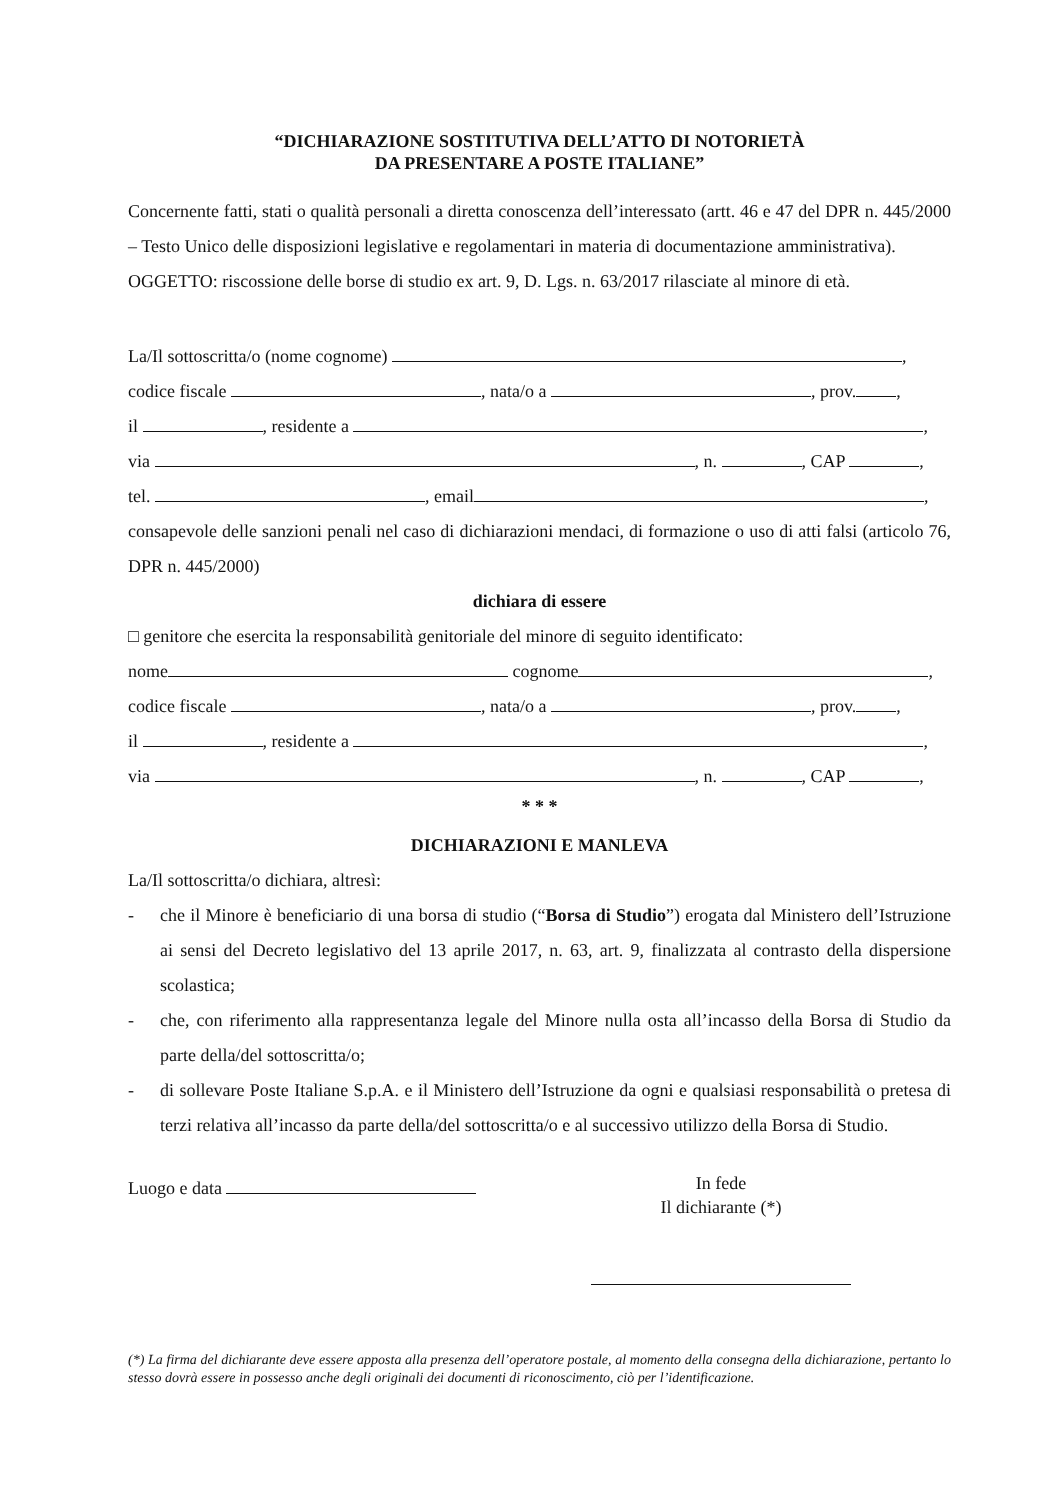“DICHIARAZIONE SOSTITUTIVA DELL’ATTO DI NOTORIETÀ
DA PRESENTARE A POSTE ITALIANE”
Concernente fatti, stati o qualità personali a diretta conoscenza dell’interessato (artt. 46 e 47 del DPR n. 445/2000 – Testo Unico delle disposizioni legislative e regolamentari in materia di documentazione amministrativa).
OGGETTO: riscossione delle borse di studio ex art. 9, D. Lgs. n. 63/2017 rilasciate al minore di età.
La/Il sottoscritta/o (nome cognome) ,
codice fiscale , nata/o a , prov. ,
il , residente a ,
via , n. , CAP ,
tel. , email ,
consapevole delle sanzioni penali nel caso di dichiarazioni mendaci, di formazione o uso di atti falsi (articolo 76, DPR n. 445/2000)
dichiara di essere
□ genitore che esercita la responsabilità genitoriale del minore di seguito identificato:
nome cognome ,
codice fiscale , nata/o a , prov. ,
il , residente a ,
via , n. , CAP ,
* * *
DICHIARAZIONI E MANLEVA
La/Il sottoscritta/o dichiara, altresì:
- che il Minore è beneficiario di una borsa di studio (“Borsa di Studio”) erogata dal Ministero dell’Istruzione ai sensi del Decreto legislativo del 13 aprile 2017, n. 63, art. 9, finalizzata al contrasto della dispersione scolastica;
- che, con riferimento alla rappresentanza legale del Minore nulla osta all’incasso della Borsa di Studio da parte della/del sottoscritta/o;
- di sollevare Poste Italiane S.p.A. e il Ministero dell’Istruzione da ogni e qualsiasi responsabilità o pretesa di terzi relativa all’incasso da parte della/del sottoscritta/o e al successivo utilizzo della Borsa di Studio.
Luogo e data In fede
Il dichiarante (*)
(*) La firma del dichiarante deve essere apposta alla presenza dell’operatore postale, al momento della consegna della dichiarazione, pertanto lo stesso dovrà essere in possesso anche degli originali dei documenti di riconoscimento, ciò per l’identificazione.